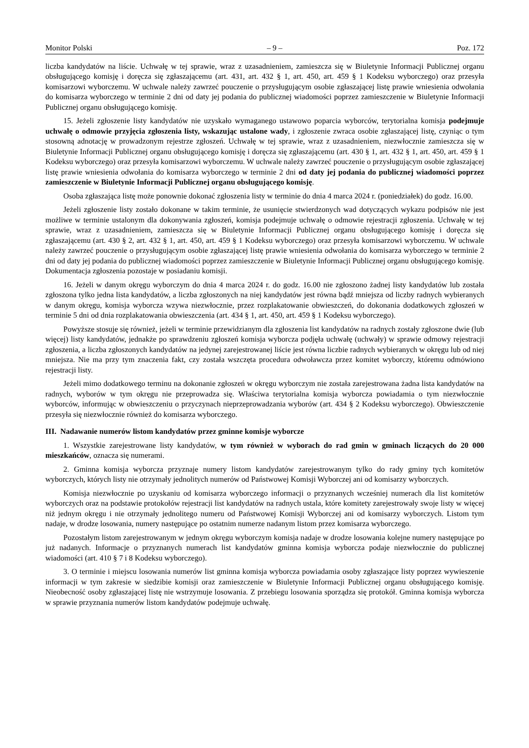Monitor Polski – 9 – Poz. 172
liczba kandydatów na liście. Uchwałę w tej sprawie, wraz z uzasadnieniem, zamieszcza się w Biuletynie Informacji Publicznej organu obsługującego komisję i doręcza się zgłaszającemu (art. 431, art. 432 § 1, art. 450, art. 459 § 1 Kodeksu wyborczego) oraz przesyła komisarzowi wyborczemu. W uchwale należy zawrzeć pouczenie o przysługującym osobie zgłaszającej listę prawie wniesienia odwołania do komisarza wyborczego w terminie 2 dni od daty jej podania do publicznej wiadomości poprzez zamieszczenie w Biuletynie Informacji Publicznej organu obsługującego komisję.
15. Jeżeli zgłoszenie listy kandydatów nie uzyskało wymaganego ustawowo poparcia wyborców, terytorialna komisja podejmuje uchwałę o odmowie przyjęcia zgłoszenia listy, wskazując ustalone wady, i zgłoszenie zwraca osobie zgłaszającej listę, czyniąc o tym stosowną adnotację w prowadzonym rejestrze zgłoszeń. Uchwałę w tej sprawie, wraz z uzasadnieniem, niezwłocznie zamieszcza się w Biuletynie Informacji Publicznej organu obsługującego komisję i doręcza się zgłaszającemu (art. 430 § 1, art. 432 § 1, art. 450, art. 459 § 1 Kodeksu wyborczego) oraz przesyła komisarzowi wyborczemu. W uchwale należy zawrzeć pouczenie o przysługującym osobie zgłaszającej listę prawie wniesienia odwołania do komisarza wyborczego w terminie 2 dni od daty jej podania do publicznej wiadomości poprzez zamieszczenie w Biuletynie Informacji Publicznej organu obsługującego komisję.
Osoba zgłaszająca listę może ponownie dokonać zgłoszenia listy w terminie do dnia 4 marca 2024 r. (poniedziałek) do godz. 16.00.
Jeżeli zgłoszenie listy zostało dokonane w takim terminie, że usunięcie stwierdzonych wad dotyczących wykazu podpisów nie jest możliwe w terminie ustalonym dla dokonywania zgłoszeń, komisja podejmuje uchwałę o odmowie rejestracji zgłoszenia. Uchwałę w tej sprawie, wraz z uzasadnieniem, zamieszcza się w Biuletynie Informacji Publicznej organu obsługującego komisję i doręcza się zgłaszającemu (art. 430 § 2, art. 432 § 1, art. 450, art. 459 § 1 Kodeksu wyborczego) oraz przesyła komisarzowi wyborczemu. W uchwale należy zawrzeć pouczenie o przysługującym osobie zgłaszającej listę prawie wniesienia odwołania do komisarza wyborczego w terminie 2 dni od daty jej podania do publicznej wiadomości poprzez zamieszczenie w Biuletynie Informacji Publicznej organu obsługującego komisję. Dokumentacja zgłoszenia pozostaje w posiadaniu komisji.
16. Jeżeli w danym okręgu wyborczym do dnia 4 marca 2024 r. do godz. 16.00 nie zgłoszono żadnej listy kandydatów lub została zgłoszona tylko jedna lista kandydatów, a liczba zgłoszonych na niej kandydatów jest równa bądź mniejsza od liczby radnych wybieranych w danym okręgu, komisja wyborcza wzywa niezwłocznie, przez rozplakatowanie obwieszczeń, do dokonania dodatkowych zgłoszeń w terminie 5 dni od dnia rozplakatowania obwieszczenia (art. 434 § 1, art. 450, art. 459 § 1 Kodeksu wyborczego).
Powyższe stosuje się również, jeżeli w terminie przewidzianym dla zgłoszenia list kandydatów na radnych zostały zgłoszone dwie (lub więcej) listy kandydatów, jednakże po sprawdzeniu zgłoszeń komisja wyborcza podjęła uchwałę (uchwały) w sprawie odmowy rejestracji zgłoszenia, a liczba zgłoszonych kandydatów na jedynej zarejestrowanej liście jest równa liczbie radnych wybieranych w okręgu lub od niej mniejsza. Nie ma przy tym znaczenia fakt, czy została wszczęta procedura odwoławcza przez komitet wyborczy, któremu odmówiono rejestracji listy.
Jeżeli mimo dodatkowego terminu na dokonanie zgłoszeń w okręgu wyborczym nie została zarejestrowana żadna lista kandydatów na radnych, wyborów w tym okręgu nie przeprowadza się. Właściwa terytorialna komisja wyborcza powiadamia o tym niezwłocznie wyborców, informując w obwieszczeniu o przyczynach nieprzeprowadzania wyborów (art. 434 § 2 Kodeksu wyborczego). Obwieszczenie przesyła się niezwłocznie również do komisarza wyborczego.
III. Nadawanie numerów listom kandydatów przez gminne komisje wyborcze
1. Wszystkie zarejestrowane listy kandydatów, w tym również w wyborach do rad gmin w gminach liczących do 20 000 mieszkańców, oznacza się numerami.
2. Gminna komisja wyborcza przyznaje numery listom kandydatów zarejestrowanym tylko do rady gminy tych komitetów wyborczych, których listy nie otrzymały jednolitych numerów od Państwowej Komisji Wyborczej ani od komisarzy wyborczych.
Komisja niezwłocznie po uzyskaniu od komisarza wyborczego informacji o przyznanych wcześniej numerach dla list komitetów wyborczych oraz na podstawie protokołów rejestracji list kandydatów na radnych ustala, które komitety zarejestrowały swoje listy w więcej niż jednym okręgu i nie otrzymały jednolitego numeru od Państwowej Komisji Wyborczej ani od komisarzy wyborczych. Listom tym nadaje, w drodze losowania, numery następujące po ostatnim numerze nadanym listom przez komisarza wyborczego.
Pozostałym listom zarejestrowanym w jednym okręgu wyborczym komisja nadaje w drodze losowania kolejne numery następujące po już nadanych. Informacje o przyznanych numerach list kandydatów gminna komisja wyborcza podaje niezwłocznie do publicznej wiadomości (art. 410 § 7 i 8 Kodeksu wyborczego).
3. O terminie i miejscu losowania numerów list gminna komisja wyborcza powiadamia osoby zgłaszające listy poprzez wywieszenie informacji w tym zakresie w siedzibie komisji oraz zamieszczenie w Biuletynie Informacji Publicznej organu obsługującego komisję. Nieobecność osoby zgłaszającej listę nie wstrzymuje losowania. Z przebiegu losowania sporządza się protokół. Gminna komisja wyborcza w sprawie przyznania numerów listom kandydatów podejmuje uchwałę.